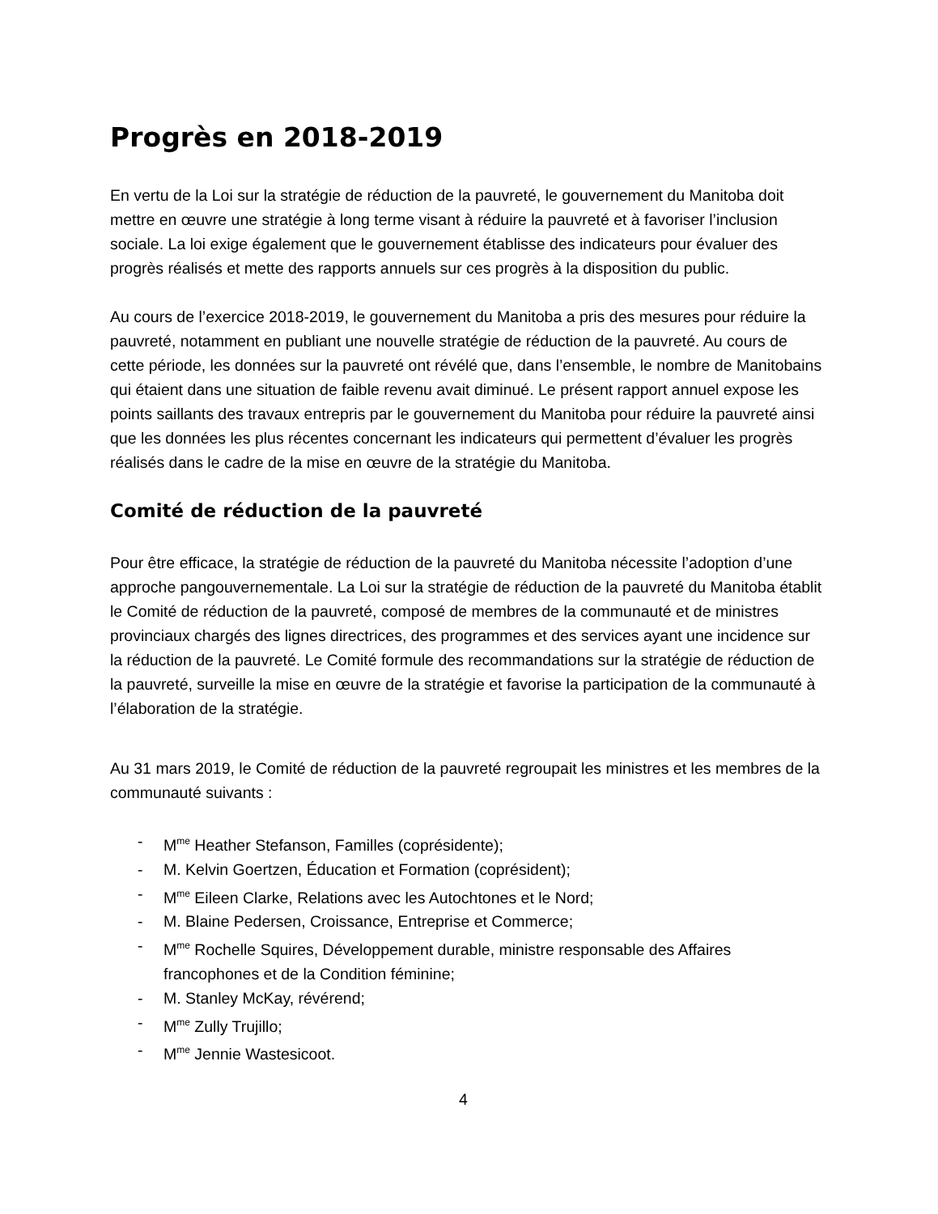Progrès en 2018-2019
En vertu de la Loi sur la stratégie de réduction de la pauvreté, le gouvernement du Manitoba doit mettre en œuvre une stratégie à long terme visant à réduire la pauvreté et à favoriser l’inclusion sociale. La loi exige également que le gouvernement établisse des indicateurs pour évaluer des progrès réalisés et mette des rapports annuels sur ces progrès à la disposition du public.
Au cours de l’exercice 2018-2019, le gouvernement du Manitoba a pris des mesures pour réduire la pauvreté, notamment en publiant une nouvelle stratégie de réduction de la pauvreté. Au cours de cette période, les données sur la pauvreté ont révélé que, dans l’ensemble, le nombre de Manitobains qui étaient dans une situation de faible revenu avait diminué. Le présent rapport annuel expose les points saillants des travaux entrepris par le gouvernement du Manitoba pour réduire la pauvreté ainsi que les données les plus récentes concernant les indicateurs qui permettent d’évaluer les progrès réalisés dans le cadre de la mise en œuvre de la stratégie du Manitoba.
Comité de réduction de la pauvreté
Pour être efficace, la stratégie de réduction de la pauvreté du Manitoba nécessite l’adoption d’une approche pangouvernementale. La Loi sur la stratégie de réduction de la pauvreté du Manitoba établit le Comité de réduction de la pauvreté, composé de membres de la communauté et de ministres provinciaux chargés des lignes directrices, des programmes et des services ayant une incidence sur la réduction de la pauvreté. Le Comité formule des recommandations sur la stratégie de réduction de la pauvreté, surveille la mise en œuvre de la stratégie et favorise la participation de la communauté à l’élaboration de la stratégie.
Au 31 mars 2019, le Comité de réduction de la pauvreté regroupait les ministres et les membres de la communauté suivants :
- M<sup>me</sup> Heather Stefanson, Familles (coprésidente);
- M. Kelvin Goertzen, Éducation et Formation (coprésident);
- M<sup>me</sup> Eileen Clarke, Relations avec les Autochtones et le Nord;
- M. Blaine Pedersen, Croissance, Entreprise et Commerce;
- M<sup>me</sup> Rochelle Squires, Développement durable, ministre responsable des Affaires francophones et de la Condition féminine;
- M. Stanley McKay, révérend;
- M<sup>me</sup> Zully Trujillo;
- M<sup>me</sup> Jennie Wastesicoot.
4